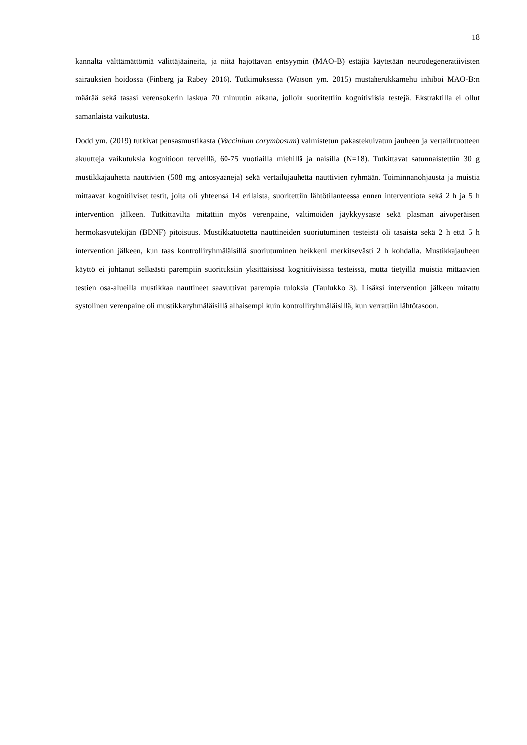18
kannalta välttämättömiä välittäjäaineita, ja niitä hajottavan entsyymin (MAO-B) estäjiä käytetään neurodegeneratiivisten sairauksien hoidossa (Finberg ja Rabey 2016). Tutkimuksessa (Watson ym. 2015) mustaherukkamehu inhiboi MAO-B:n määrää sekä tasasi verensokerin laskua 70 minuutin aikana, jolloin suoritettiin kognitiviisia testejä. Ekstraktilla ei ollut samanlaista vaikutusta.
Dodd ym. (2019) tutkivat pensasmustikasta (Vaccinium corymbosum) valmistetun pakastekuivatun jauheen ja vertailutuotteen akuutteja vaikutuksia kognitioon terveillä, 60-75 vuotiailla miehillä ja naisilla (N=18). Tutkittavat satunnaistettiin 30 g mustikkajauhetta nauttivien (508 mg antosyaaneja) sekä vertailujauhetta nauttivien ryhmään. Toiminnanohjausta ja muistia mittaavat kognitiiviset testit, joita oli yhteensä 14 erilaista, suoritettiin lähtötilanteessa ennen interventiota sekä 2 h ja 5 h intervention jälkeen. Tutkittavilta mitattiin myös verenpaine, valtimoiden jäykkyysaste sekä plasman aivoperäisen hermokasvutekijän (BDNF) pitoisuus. Mustikkatuotetta nauttineiden suoriutuminen testeistä oli tasaista sekä 2 h että 5 h intervention jälkeen, kun taas kontrolliryhmäläisillä suoriutuminen heikkeni merkitsevästi 2 h kohdalla. Mustikkajauheen käyttö ei johtanut selkeästi parempiin suorituksiin yksittäisissä kognitiivisissa testeissä, mutta tietyillä muistia mittaavien testien osa-alueilla mustikkaa nauttineet saavuttivat parempia tuloksia (Taulukko 3). Lisäksi intervention jälkeen mitattu systolinen verenpaine oli mustikkaryhmäläisillä alhaisempi kuin kontrolliryhmäläisillä, kun verrattiin lähtötasoon.